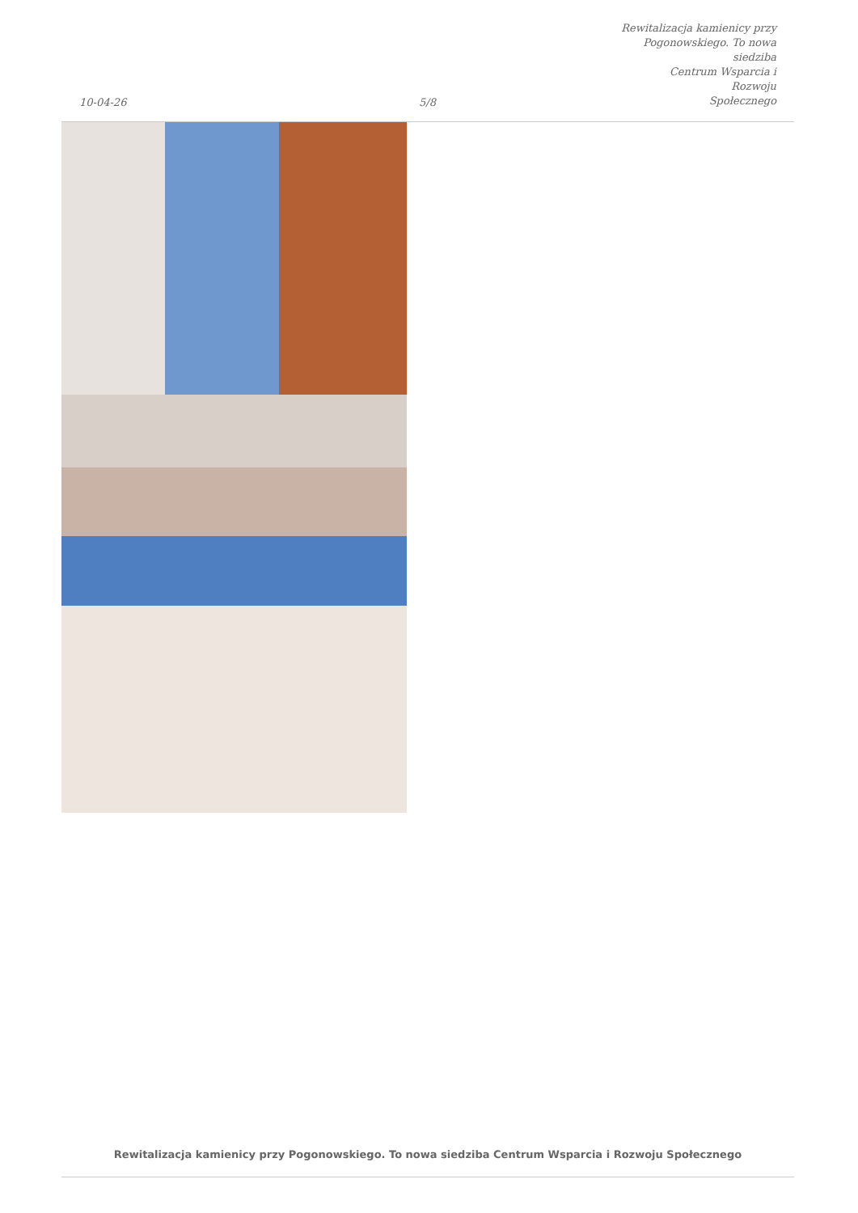10-04-26
5/8
Rewitalizacja kamienicy przy
Pogonowskiego. To nowa siedziba
Centrum Wsparcia i Rozwoju
Społecznego
Rewitalizacja kamienicy przy Pogonowskiego. To nowa siedziba Centrum Wsparcia i Rozwoju Społecznego